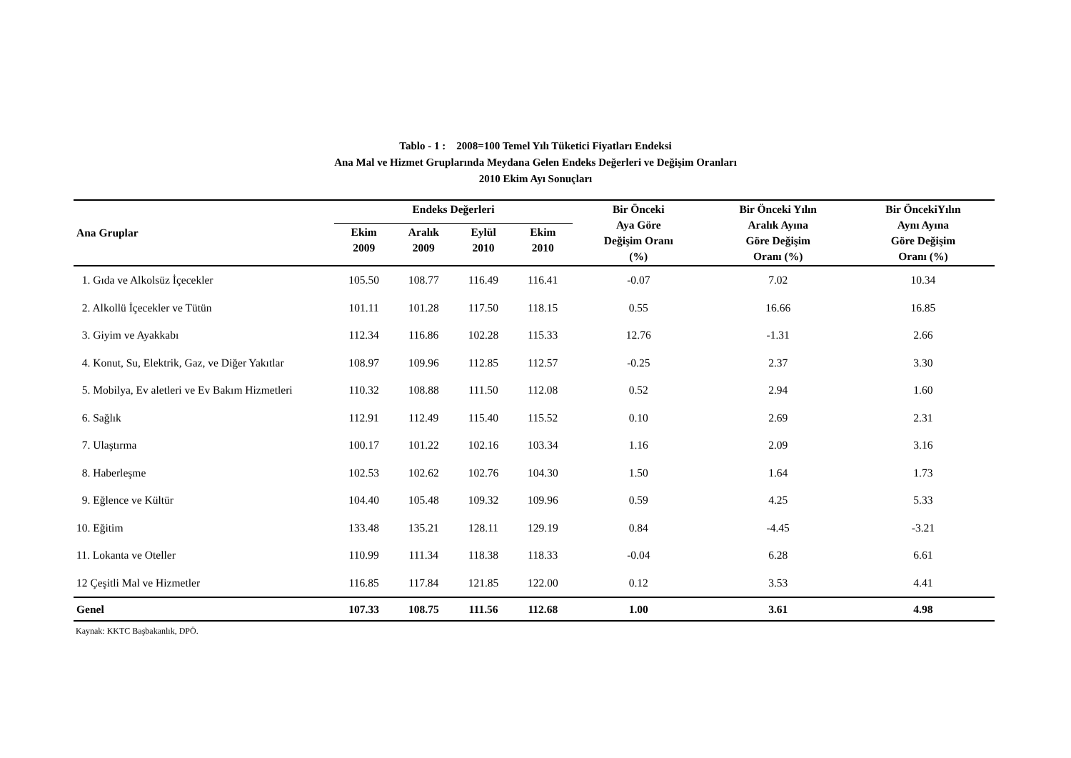Tablo - 1 : 2008=100 Temel Yılı Tüketici Fiyatları Endeksi
Ana Mal ve Hizmet Gruplarında Meydana Gelen Endeks Değerleri ve Değişim Oranları
2010 Ekim Ayı Sonuçları
| Ana Gruplar | Endeks Değerleri | | | | Bir Önceki Aya Göre Değişim Oranı (%) | Bir Önceki Yılın Aralık Ayına Göre Değişim Oranı (%) | Bir ÖncekiYılın Aynı Ayına Göre Değişim Oranı (%) |
| --- | --- | --- | --- | --- | --- | --- | --- |
| | Ekim 2009 | Aralık 2009 | Eylül 2010 | Ekim 2010 | | | |
| 1. Gıda ve Alkolsüz İçecekler | 105.50 | 108.77 | 116.49 | 116.41 | -0.07 | 7.02 | 10.34 |
| 2. Alkollü İçecekler ve Tütün | 101.11 | 101.28 | 117.50 | 118.15 | 0.55 | 16.66 | 16.85 |
| 3. Giyim ve Ayakkabı | 112.34 | 116.86 | 102.28 | 115.33 | 12.76 | -1.31 | 2.66 |
| 4. Konut, Su, Elektrik, Gaz, ve Diğer Yakıtlar | 108.97 | 109.96 | 112.85 | 112.57 | -0.25 | 2.37 | 3.30 |
| 5. Mobilya, Ev aletleri ve Ev Bakım Hizmetleri | 110.32 | 108.88 | 111.50 | 112.08 | 0.52 | 2.94 | 1.60 |
| 6. Sağlık | 112.91 | 112.49 | 115.40 | 115.52 | 0.10 | 2.69 | 2.31 |
| 7. Ulaştırma | 100.17 | 101.22 | 102.16 | 103.34 | 1.16 | 2.09 | 3.16 |
| 8. Haberleşme | 102.53 | 102.62 | 102.76 | 104.30 | 1.50 | 1.64 | 1.73 |
| 9. Eğlence ve Kültür | 104.40 | 105.48 | 109.32 | 109.96 | 0.59 | 4.25 | 5.33 |
| 10. Eğitim | 133.48 | 135.21 | 128.11 | 129.19 | 0.84 | -4.45 | -3.21 |
| 11. Lokanta ve Oteller | 110.99 | 111.34 | 118.38 | 118.33 | -0.04 | 6.28 | 6.61 |
| 12 Çeşitli Mal ve Hizmetler | 116.85 | 117.84 | 121.85 | 122.00 | 0.12 | 3.53 | 4.41 |
| Genel | 107.33 | 108.75 | 111.56 | 112.68 | 1.00 | 3.61 | 4.98 |
Kaynak: KKTC Başbakanlık, DPÖ.